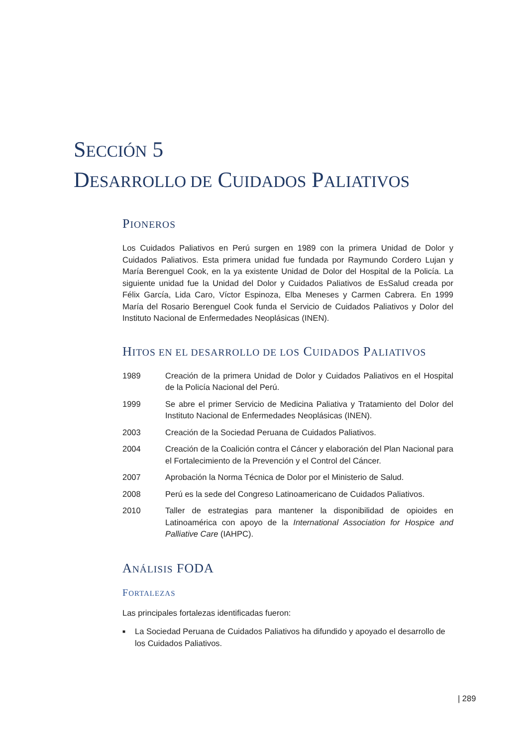SECCIÓN 5
DESARROLLO DE CUIDADOS PALIATIVOS
PIONEROS
Los Cuidados Paliativos en Perú surgen en 1989 con la primera Unidad de Dolor y Cuidados Paliativos. Esta primera unidad fue fundada por Raymundo Cordero Lujan y María Berenguel Cook, en la ya existente Unidad de Dolor del Hospital de la Policía. La siguiente unidad fue la Unidad del Dolor y Cuidados Paliativos de EsSalud creada por Félix García, Lida Caro, Víctor Espinoza, Elba Meneses y Carmen Cabrera. En 1999 María del Rosario Berenguel Cook funda el Servicio de Cuidados Paliativos y Dolor del Instituto Nacional de Enfermedades Neoplásicas (INEN).
HITOS EN EL DESARROLLO DE LOS CUIDADOS PALIATIVOS
1989 Creación de la primera Unidad de Dolor y Cuidados Paliativos en el Hospital de la Policía Nacional del Perú.
1999 Se abre el primer Servicio de Medicina Paliativa y Tratamiento del Dolor del Instituto Nacional de Enfermedades Neoplásicas (INEN).
2003 Creación de la Sociedad Peruana de Cuidados Paliativos.
2004 Creación de la Coalición contra el Cáncer y elaboración del Plan Nacional para el Fortalecimiento de la Prevención y el Control del Cáncer.
2007 Aprobación la Norma Técnica de Dolor por el Ministerio de Salud.
2008 Perú es la sede del Congreso Latinoamericano de Cuidados Paliativos.
2010 Taller de estrategias para mantener la disponibilidad de opioides en Latinoamérica con apoyo de la International Association for Hospice and Palliative Care (IAHPC).
ANÁLISIS FODA
FORTALEZAS
Las principales fortalezas identificadas fueron:
■ La Sociedad Peruana de Cuidados Paliativos ha difundido y apoyado el desarrollo de los Cuidados Paliativos.
| 289